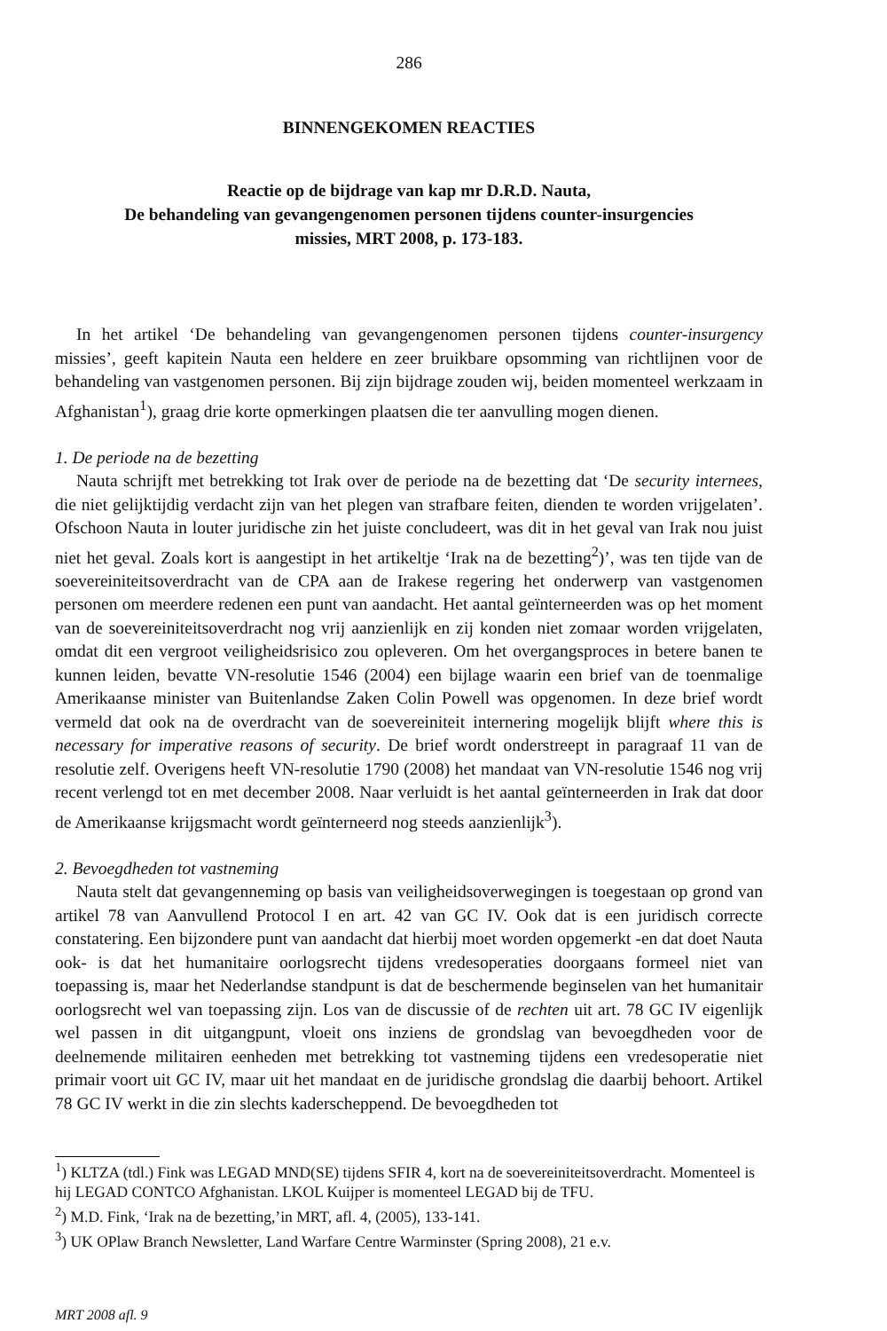286
BINNENGEKOMEN REACTIES
Reactie op de bijdrage van kap mr D.R.D. Nauta,
De behandeling van gevangengenomen personen tijdens counter-insurgencies
missies, MRT 2008, p. 173-183.
In het artikel ‘De behandeling van gevangengenomen personen tijdens counter-insurgency missies’, geeft kapitein Nauta een heldere en zeer bruikbare opsomming van richtlijnen voor de behandeling van vastgenomen personen. Bij zijn bijdrage zouden wij, beiden momenteel werkzaam in Afghanistan<sup>1</sup>), graag drie korte opmerkingen plaatsen die ter aanvulling mogen dienen.
1. De periode na de bezetting
Nauta schrijft met betrekking tot Irak over de periode na de bezetting dat ‘De security internees, die niet gelijktijdig verdacht zijn van het plegen van strafbare feiten, dienden te worden vrijgelaten’. Ofschoon Nauta in louter juridische zin het juiste concludeert, was dit in het geval van Irak nou juist niet het geval. Zoals kort is aangestipt in het artikeltje ‘Irak na de bezetting<sup>2</sup>)’, was ten tijde van de soevereiniteitsoverdracht van de CPA aan de Irakese regering het onderwerp van vastgenomen personen om meerdere redenen een punt van aandacht. Het aantal geïnterneerden was op het moment van de soevereiniteitsoverdracht nog vrij aanzienlijk en zij konden niet zomaar worden vrijgelaten, omdat dit een vergroot veiligheidsrisico zou opleveren. Om het overgangsproces in betere banen te kunnen leiden, bevatte VN-resolutie 1546 (2004) een bijlage waarin een brief van de toenmalige Amerikaanse minister van Buitenlandse Zaken Colin Powell was opgenomen. In deze brief wordt vermeld dat ook na de overdracht van de soevereiniteit internering mogelijk blijft where this is necessary for imperative reasons of security. De brief wordt onderstreept in paragraaf 11 van de resolutie zelf. Overigens heeft VN-resolutie 1790 (2008) het mandaat van VN-resolutie 1546 nog vrij recent verlengd tot en met december 2008. Naar verluidt is het aantal geïnterneerden in Irak dat door de Amerikaanse krijgsmacht wordt geïnterneerd nog steeds aanzienlijk<sup>3</sup>).
2. Bevoegdheden tot vastneming
Nauta stelt dat gevangenneming op basis van veiligheidsoverwegingen is toegestaan op grond van artikel 78 van Aanvullend Protocol I en art. 42 van GC IV. Ook dat is een juridisch correcte constatering. Een bijzondere punt van aandacht dat hierbij moet worden opgemerkt -en dat doet Nauta ook- is dat het humanitaire oorlogsrecht tijdens vredesoperaties doorgaans formeel niet van toepassing is, maar het Nederlandse standpunt is dat de beschermende beginselen van het humanitair oorlogsrecht wel van toepassing zijn. Los van de discussie of de rechten uit art. 78 GC IV eigenlijk wel passen in dit uitgangpunt, vloeit ons inziens de grondslag van bevoegdheden voor de deelnemende militairen eenheden met betrekking tot vastneming tijdens een vredesoperatie niet primair voort uit GC IV, maar uit het mandaat en de juridische grondslag die daarbij behoort. Artikel 78 GC IV werkt in die zin slechts kaderscheppend. De bevoegdheden tot
<sup>1</sup>) KLTZA (tdl.) Fink was LEGAD MND(SE) tijdens SFIR 4, kort na de soevereiniteitsoverdracht. Momenteel is hij LEGAD CONTCO Afghanistan. LKOL Kuijper is momenteel LEGAD bij de TFU.
<sup>2</sup>) M.D. Fink, ‘Irak na de bezetting,’in MRT, afl. 4, (2005), 133-141.
<sup>3</sup>) UK OPlaw Branch Newsletter, Land Warfare Centre Warminster (Spring 2008), 21 e.v.
MRT 2008 afl. 9